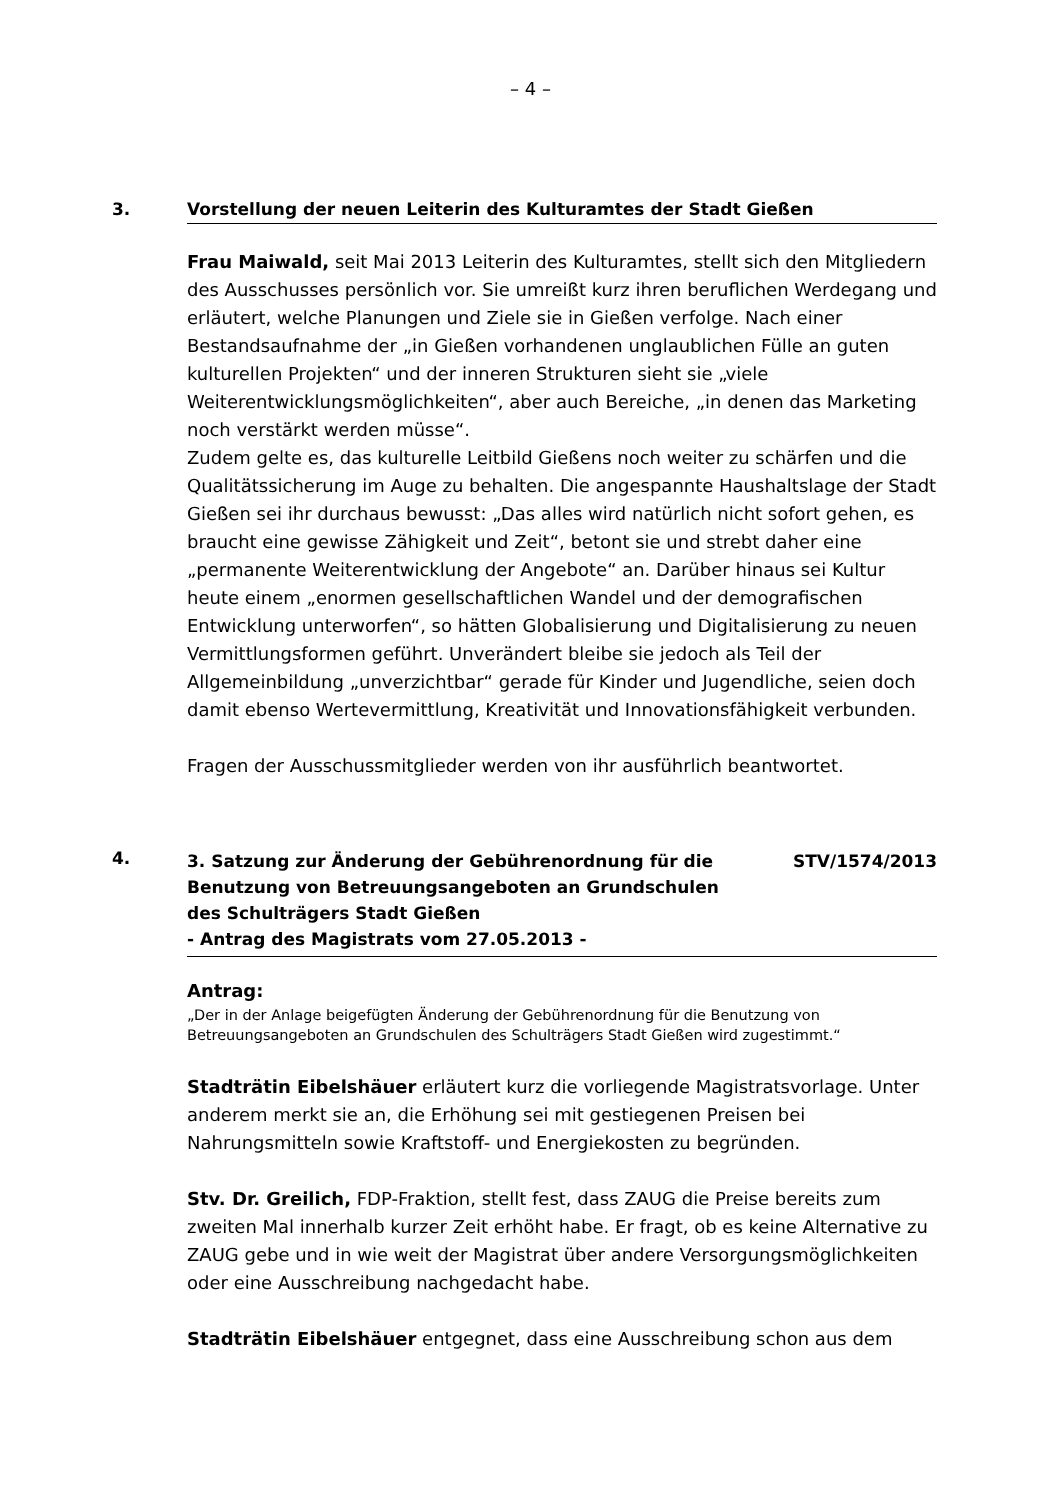– 4 –
3. Vorstellung der neuen Leiterin des Kulturamtes der Stadt Gießen
Frau Maiwald, seit Mai 2013 Leiterin des Kulturamtes, stellt sich den Mitgliedern des Ausschusses persönlich vor. Sie umreißt kurz ihren beruflichen Werdegang und erläutert, welche Planungen und Ziele sie in Gießen verfolge. Nach einer Bestandsaufnahme der „in Gießen vorhandenen unglaublichen Fülle an guten kulturellen Projekten“ und der inneren Strukturen sieht sie „viele Weiterentwicklungsmöglichkeiten“, aber auch Bereiche, „in denen das Marketing noch verstärkt werden müsse“.
Zudem gelte es, das kulturelle Leitbild Gießens noch weiter zu schärfen und die Qualitätssicherung im Auge zu behalten. Die angespannte Haushaltslage der Stadt Gießen sei ihr durchaus bewusst: „Das alles wird natürlich nicht sofort gehen, es braucht eine gewisse Zähigkeit und Zeit“, betont sie und strebt daher eine „permanente Weiterentwicklung der Angebote“ an. Darüber hinaus sei Kultur heute einem „enormen gesellschaftlichen Wandel und der demografischen Entwicklung unterworfen“, so hätten Globalisierung und Digitalisierung zu neuen Vermittlungsformen geführt. Unverändert bleibe sie jedoch als Teil der Allgemeinbildung „unverzichtbar“ gerade für Kinder und Jugendliche, seien doch damit ebenso Wertevermittlung, Kreativität und Innovationsfähigkeit verbunden.
Fragen der Ausschussmitglieder werden von ihr ausführlich beantwortet.
4.
3. Satzung zur Änderung der Gebührenordnung für die
Benutzung von Betreuungsangeboten an Grundschulen
des Schulträgers Stadt Gießen
- Antrag des Magistrats vom 27.05.2013 - STV/1574/2013
Antrag:
„Der in der Anlage beigefügten Änderung der Gebührenordnung für die Benutzung von Betreuungsangeboten an Grundschulen des Schulträgers Stadt Gießen wird zugestimmt.“
Stadträtin Eibelshäuer erläutert kurz die vorliegende Magistratsvorlage. Unter anderem merkt sie an, die Erhöhung sei mit gestiegenen Preisen bei Nahrungsmitteln sowie Kraftstoff- und Energiekosten zu begründen.
Stv. Dr. Greilich, FDP-Fraktion, stellt fest, dass ZAUG die Preise bereits zum zweiten Mal innerhalb kurzer Zeit erhöht habe. Er fragt, ob es keine Alternative zu ZAUG gebe und in wie weit der Magistrat über andere Versorgungsmöglichkeiten oder eine Ausschreibung nachgedacht habe.
Stadträtin Eibelshäuer entgegnet, dass eine Ausschreibung schon aus dem